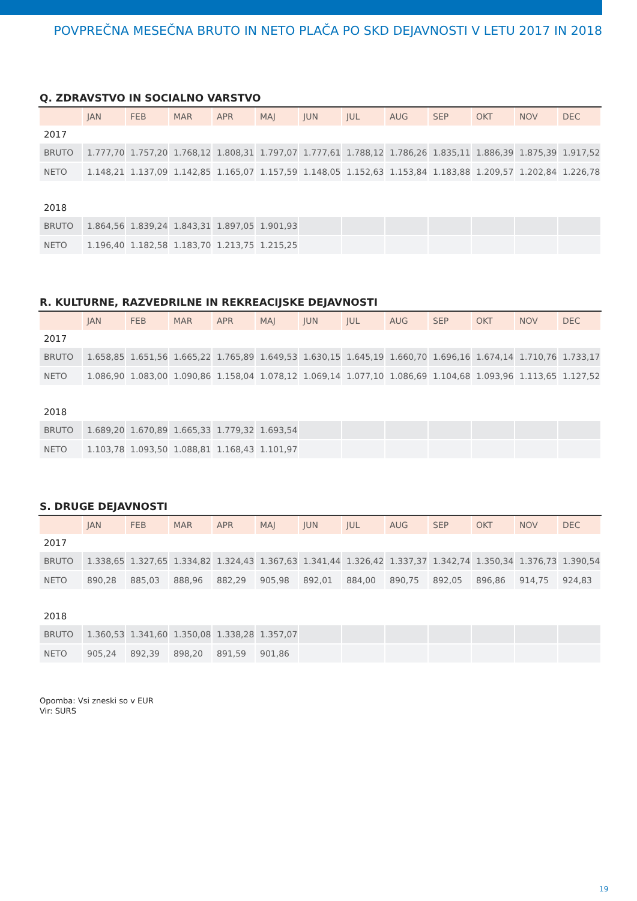POVPREČNA MESEČNA BRUTO IN NETO PLAČA PO SKD DEJAVNOSTI V LETU 2017 IN 2018
Q. ZDRAVSTVO IN SOCIALNO VARSTVO
| | JAN | FEB | MAR | APR | MAJ | JUN | JUL | AUG | SEP | OKT | NOV | DEC |
| --- | --- | --- | --- | --- | --- | --- | --- | --- | --- | --- | --- | --- |
| 2017 | | | | | | | | | | | | |
| BRUTO | 1.777,70 | 1.757,20 | 1.768,12 | 1.808,31 | 1.797,07 | 1.777,61 | 1.788,12 | 1.786,26 | 1.835,11 | 1.886,39 | 1.875,39 | 1.917,52 |
| NETO | 1.148,21 | 1.137,09 | 1.142,85 | 1.165,07 | 1.157,59 | 1.148,05 | 1.152,63 | 1.153,84 | 1.183,88 | 1.209,57 | 1.202,84 | 1.226,78 |
| 2018 | | | | | | | | | | | | |
| BRUTO | 1.864,56 | 1.839,24 | 1.843,31 | 1.897,05 | 1.901,93 | | | | | | | |
| NETO | 1.196,40 | 1.182,58 | 1.183,70 | 1.213,75 | 1.215,25 | | | | | | | |
R. KULTURNE, RAZVEDRILNE IN REKREACIJSKE DEJAVNOSTI
| | JAN | FEB | MAR | APR | MAJ | JUN | JUL | AUG | SEP | OKT | NOV | DEC |
| --- | --- | --- | --- | --- | --- | --- | --- | --- | --- | --- | --- | --- |
| 2017 | | | | | | | | | | | | |
| BRUTO | 1.658,85 | 1.651,56 | 1.665,22 | 1.765,89 | 1.649,53 | 1.630,15 | 1.645,19 | 1.660,70 | 1.696,16 | 1.674,14 | 1.710,76 | 1.733,17 |
| NETO | 1.086,90 | 1.083,00 | 1.090,86 | 1.158,04 | 1.078,12 | 1.069,14 | 1.077,10 | 1.086,69 | 1.104,68 | 1.093,96 | 1.113,65 | 1.127,52 |
| 2018 | | | | | | | | | | | | |
| BRUTO | 1.689,20 | 1.670,89 | 1.665,33 | 1.779,32 | 1.693,54 | | | | | | | |
| NETO | 1.103,78 | 1.093,50 | 1.088,81 | 1.168,43 | 1.101,97 | | | | | | | |
S. DRUGE DEJAVNOSTI
| | JAN | FEB | MAR | APR | MAJ | JUN | JUL | AUG | SEP | OKT | NOV | DEC |
| --- | --- | --- | --- | --- | --- | --- | --- | --- | --- | --- | --- | --- |
| 2017 | | | | | | | | | | | | |
| BRUTO | 1.338,65 | 1.327,65 | 1.334,82 | 1.324,43 | 1.367,63 | 1.341,44 | 1.326,42 | 1.337,37 | 1.342,74 | 1.350,34 | 1.376,73 | 1.390,54 |
| NETO | 890,28 | 885,03 | 888,96 | 882,29 | 905,98 | 892,01 | 884,00 | 890,75 | 892,05 | 896,86 | 914,75 | 924,83 |
| 2018 | | | | | | | | | | | | |
| BRUTO | 1.360,53 | 1.341,60 | 1.350,08 | 1.338,28 | 1.357,07 | | | | | | | |
| NETO | 905,24 | 892,39 | 898,20 | 891,59 | 901,86 | | | | | | | |
Opomba: Vsi zneski so v EUR
Vir: SURS
19